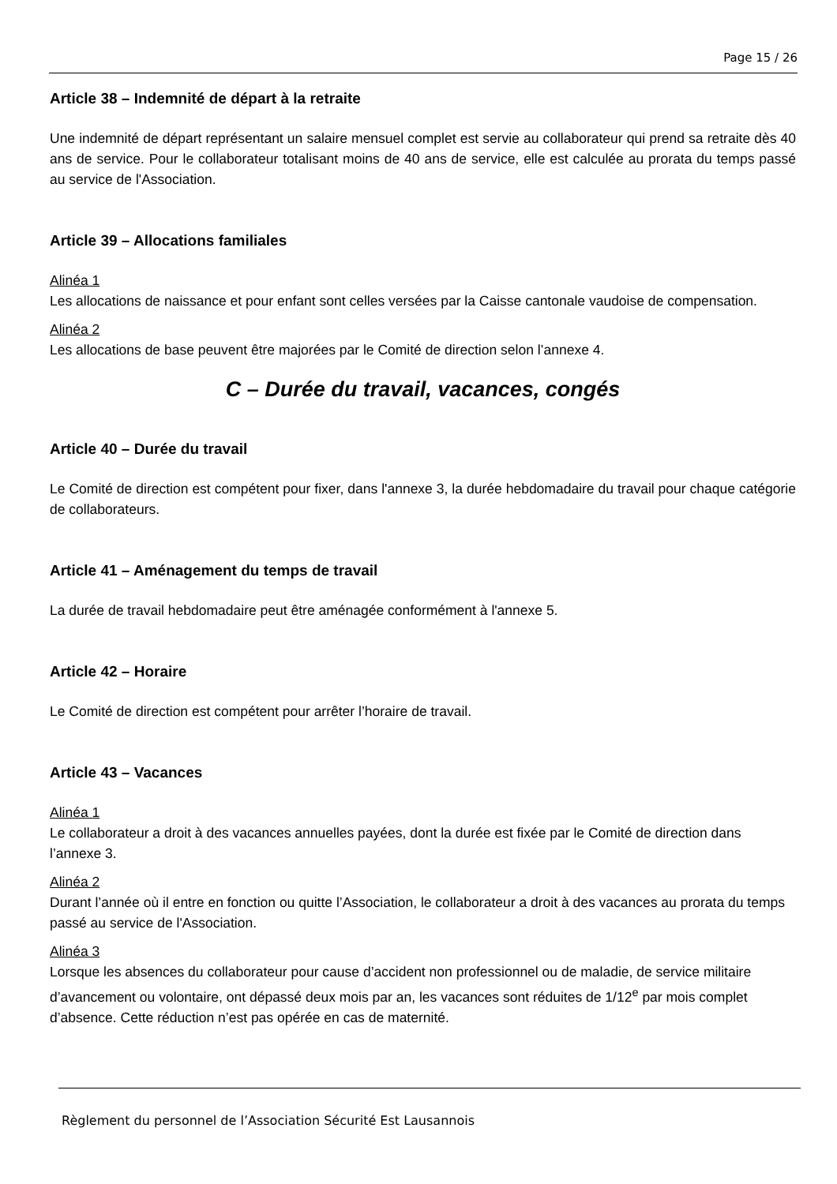Page 15 / 26
Article 38 – Indemnité de départ à la retraite
Une indemnité de départ représentant un salaire mensuel complet est servie au collaborateur qui prend sa retraite dès 40 ans de service. Pour le collaborateur totalisant moins de 40 ans de service, elle est calculée au prorata du temps passé au service de l'Association.
Article 39 – Allocations familiales
Alinéa 1
Les allocations de naissance et pour enfant sont celles versées par la Caisse cantonale vaudoise de compensation.
Alinéa 2
Les allocations de base peuvent être majorées par le Comité de direction selon l’annexe 4.
C – Durée du travail, vacances, congés
Article 40 – Durée du travail
Le Comité de direction est compétent pour fixer, dans l'annexe 3, la durée hebdomadaire du travail pour chaque catégorie de collaborateurs.
Article 41 – Aménagement du temps de travail
La durée de travail hebdomadaire peut être aménagée conformément à l'annexe 5.
Article 42 – Horaire
Le Comité de direction est compétent pour arrêter l’horaire de travail.
Article 43 – Vacances
Alinéa 1
Le collaborateur a droit à des vacances annuelles payées, dont la durée est fixée par le Comité de direction dans l’annexe 3.
Alinéa 2
Durant l’année où il entre en fonction ou quitte l’Association, le collaborateur a droit à des vacances au prorata du temps passé au service de l'Association.
Alinéa 3
Lorsque les absences du collaborateur pour cause d’accident non professionnel ou de maladie, de service militaire d’avancement ou volontaire, ont dépassé deux mois par an, les vacances sont réduites de 1/12<sup>e</sup> par mois complet d’absence. Cette réduction n’est pas opérée en cas de maternité.
Règlement du personnel de l’Association Sécurité Est Lausannois